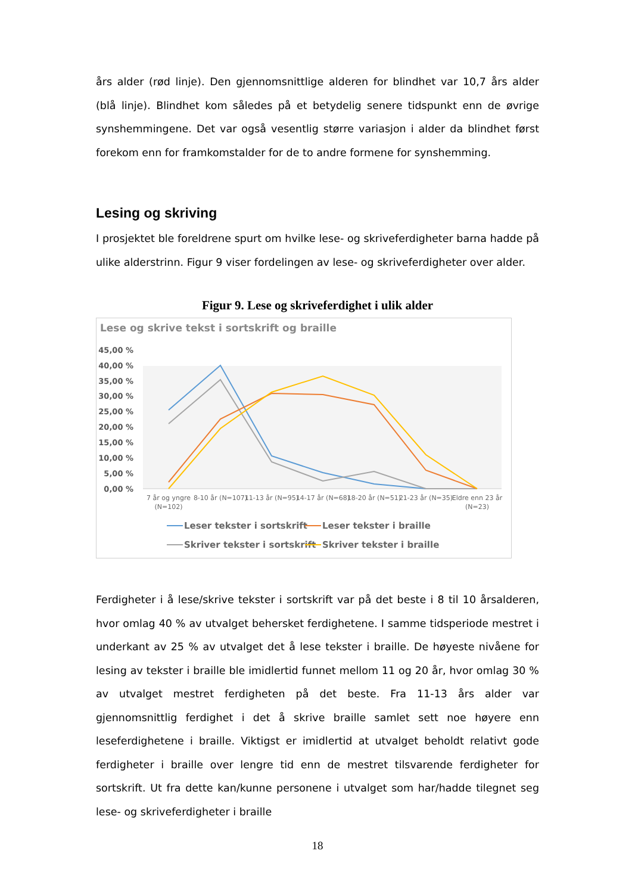års alder (rød linje). Den gjennomsnittlige alderen for blindhet var 10,7 års alder (blå linje). Blindhet kom således på et betydelig senere tidspunkt enn de øvrige synshemmingene. Det var også vesentlig større variasjon i alder da blindhet først forekom enn for framkomstalder for de to andre formene for synshemming.
Lesing og skriving
I prosjektet ble foreldrene spurt om hvilke lese- og skriveferdigheter barna hadde på ulike alderstrinn. Figur 9 viser fordelingen av lese- og skriveferdigheter over alder.
Figur 9. Lese og skriveferdighet i ulik alder
Lese og skrive tekst i sortskrift og braille
45,00 %
40,00 %
35,00 %
30,00 %
25,00 %
20,00 %
15,00 %
10,00 %
5,00 %
0,00 %
7 år og yngre
(N=102)
8-10 år (N=107)
11-13 år (N=95)
14-17 år (N=68)
18-20 år (N=51)
21-23 år (N=35)
Eldre enn 23 år
(N=23)
Leser tekster i sortskrift
Leser tekster i braille
Skriver tekster i sortskrift
Skriver tekster i braille
Ferdigheter i å lese/skrive tekster i sortskrift var på det beste i 8 til 10 årsalderen, hvor omlag 40 % av utvalget behersket ferdighetene. I samme tidsperiode mestret i underkant av 25 % av utvalget det å lese tekster i braille. De høyeste nivåene for lesing av tekster i braille ble imidlertid funnet mellom 11 og 20 år, hvor omlag 30 % av utvalget mestret ferdigheten på det beste. Fra 11-13 års alder var gjennomsnittlig ferdighet i det å skrive braille samlet sett noe høyere enn leseferdighetene i braille. Viktigst er imidlertid at utvalget beholdt relativt gode ferdigheter i braille over lengre tid enn de mestret tilsvarende ferdigheter for sortskrift. Ut fra dette kan/kunne personene i utvalget som har/hadde tilegnet seg lese- og skriveferdigheter i braille
18